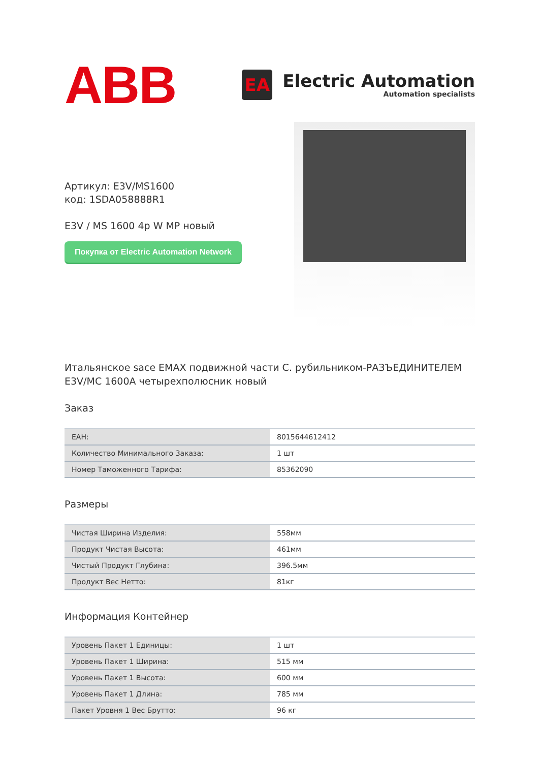ABB
EA
Electric Automation
Automation specialists
Артикул: E3V/MS1600
код: 1SDA058888R1
E3V / MS 1600 4p W MP новый
Покупка от Electric Automation Network
Итальянское sace EMAX подвижной части С. рубильником-РАЗЪЕДИНИТЕЛЕМ E3V/MC 1600A четырехполюсник новый
Заказ
| EAH: | 8015644612412 |
| Количество Минимального Заказа: | 1 шт |
| Номер Таможенного Тарифа: | 85362090 |
Размеры
| Чистая Ширина Изделия: | 558мм |
| Продукт Чистая Высота: | 461мм |
| Чистый Продукт Глубина: | 396.5мм |
| Продукт Вес Нетто: | 81кг |
Информация Контейнер
| Уровень Пакет 1 Единицы: | 1 шт |
| Уровень Пакет 1 Ширина: | 515 мм |
| Уровень Пакет 1 Высота: | 600 мм |
| Уровень Пакет 1 Длина: | 785 мм |
| Пакет Уровня 1 Вес Брутто: | 96 кг |